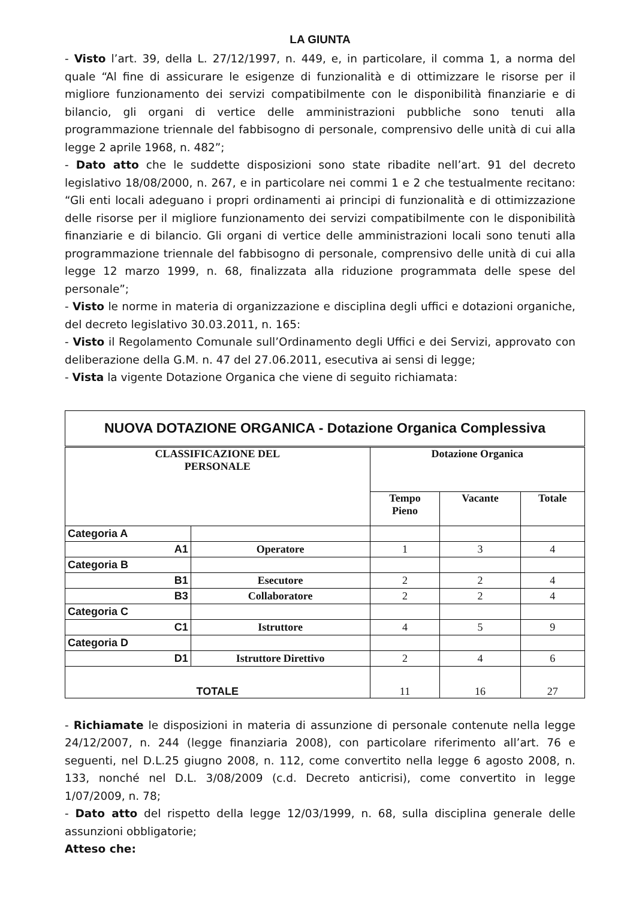LA GIUNTA
- Visto l’art. 39, della L. 27/12/1997, n. 449, e, in particolare, il comma 1, a norma del quale “Al fine di assicurare le esigenze di funzionalità e di ottimizzare le risorse per il migliore funzionamento dei servizi compatibilmente con le disponibilità finanziarie e di bilancio, gli organi di vertice delle amministrazioni pubbliche sono tenuti alla programmazione triennale del fabbisogno di personale, comprensivo delle unità di cui alla legge 2 aprile 1968, n. 482”;
- Dato atto che le suddette disposizioni sono state ribadite nell’art. 91 del decreto legislativo 18/08/2000, n. 267, e in particolare nei commi 1 e 2 che testualmente recitano: “Gli enti locali adeguano i propri ordinamenti ai principi di funzionalità e di ottimizzazione delle risorse per il migliore funzionamento dei servizi compatibilmente con le disponibilità finanziarie e di bilancio. Gli organi di vertice delle amministrazioni locali sono tenuti alla programmazione triennale del fabbisogno di personale, comprensivo delle unità di cui alla legge 12 marzo 1999, n. 68, finalizzata alla riduzione programmata delle spese del personale”;
- Visto le norme in materia di organizzazione e disciplina degli uffici e dotazioni organiche, del decreto legislativo 30.03.2011, n. 165:
- Visto il Regolamento Comunale sull’Ordinamento degli Uffici e dei Servizi, approvato con deliberazione della G.M. n. 47 del 27.06.2011, esecutiva ai sensi di legge;
- Vista la vigente Dotazione Organica che viene di seguito richiamata:
| NUOVA DOTAZIONE ORGANICA - Dotazione Organica Complessiva | | | | |
| --- | --- | --- | --- | --- |
| CLASSIFICAZIONE DEL PERSONALE | | Dotazione Organica | | |
| | | Tempo Pieno | Vacante | Totale |
| Categoria A | | | | |
| A1 | Operatore | 1 | 3 | 4 |
| Categoria B | | | | |
| B1 | Esecutore | 2 | 2 | 4 |
| B3 | Collaboratore | 2 | 2 | 4 |
| Categoria C | | | | |
| C1 | Istruttore | 4 | 5 | 9 |
| Categoria D | | | | |
| D1 | Istruttore Direttivo | 2 | 4 | 6 |
| TOTALE | | 11 | 16 | 27 |
- Richiamate le disposizioni in materia di assunzione di personale contenute nella legge 24/12/2007, n. 244 (legge finanziaria 2008), con particolare riferimento all’art. 76 e seguenti, nel D.L.25 giugno 2008, n. 112, come convertito nella legge 6 agosto 2008, n. 133, nonché nel D.L. 3/08/2009 (c.d. Decreto anticrisi), come convertito in legge 1/07/2009, n. 78;
- Dato atto del rispetto della legge 12/03/1999, n. 68, sulla disciplina generale delle assunzioni obbligatorie;
Atteso che: